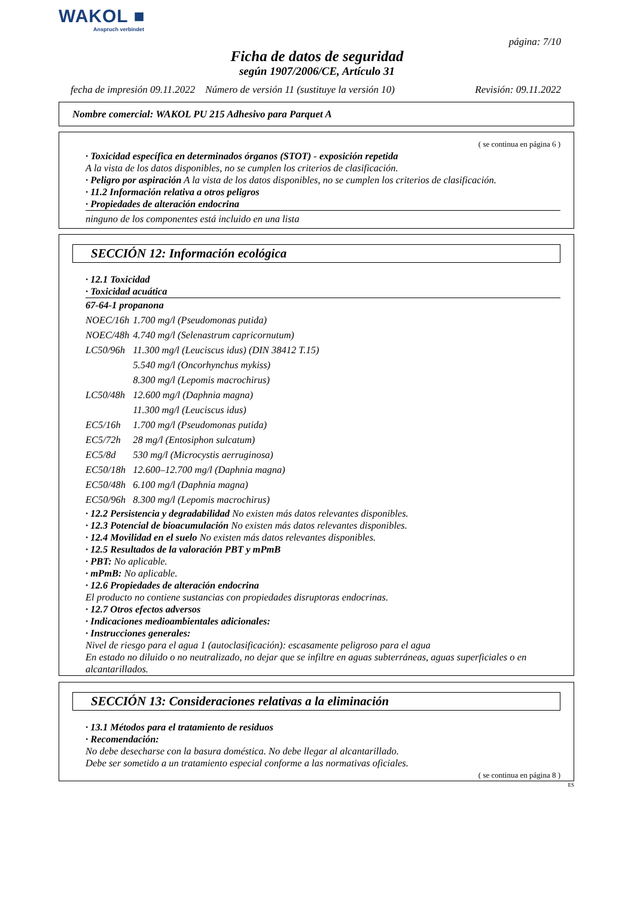WAKOL ■
Anspruch verbindet
página: 7/10
Ficha de datos de seguridad
según 1907/2006/CE, Artículo 31
fecha de impresión 09.11.2022 Número de versión 11 (sustituye la versión 10) Revisión: 09.11.2022
Nombre comercial: WAKOL PU 215 Adhesivo para Parquet A
( se continua en página 6 )
· Toxicidad específica en determinados órganos (STOT) - exposición repetida
A la vista de los datos disponibles, no se cumplen los criterios de clasificación.
· Peligro por aspiración A la vista de los datos disponibles, no se cumplen los criterios de clasificación.
· 11.2 Información relativa a otros peligros
· Propiedades de alteración endocrina
ninguno de los componentes está incluido en una lista
SECCIÓN 12: Información ecológica
· 12.1 Toxicidad
· Toxicidad acuática
| 67-64-1 propanona | |
| NOEC/16h | 1.700 mg/l (Pseudomonas putida) |
| NOEC/48h | 4.740 mg/l (Selenastrum capricornutum) |
| LC50/96h | 11.300 mg/l (Leuciscus idus) (DIN 38412 T.15) |
| | 5.540 mg/l (Oncorhynchus mykiss) |
| | 8.300 mg/l (Lepomis macrochirus) |
| LC50/48h | 12.600 mg/l (Daphnia magna) |
| | 11.300 mg/l (Leuciscus idus) |
| EC5/16h | 1.700 mg/l (Pseudomonas putida) |
| EC5/72h | 28 mg/l (Entosiphon sulcatum) |
| EC5/8d | 530 mg/l (Microcystis aerruginosa) |
| EC50/18h | 12.600–12.700 mg/l (Daphnia magna) |
| EC50/48h | 6.100 mg/l (Daphnia magna) |
| EC50/96h | 8.300 mg/l (Lepomis macrochirus) |
· 12.2 Persistencia y degradabilidad No existen más datos relevantes disponibles.
· 12.3 Potencial de bioacumulación No existen más datos relevantes disponibles.
· 12.4 Movilidad en el suelo No existen más datos relevantes disponibles.
· 12.5 Resultados de la valoración PBT y mPmB
· PBT: No aplicable.
· mPmB: No aplicable.
· 12.6 Propiedades de alteración endocrina
El producto no contiene sustancias con propiedades disruptoras endocrinas.
· 12.7 Otros efectos adversos
· Indicaciones medioambientales adicionales:
· Instrucciones generales:
Nivel de riesgo para el agua 1 (autoclasificación): escasamente peligroso para el agua
En estado no diluido o no neutralizado, no dejar que se infiltre en aguas subterráneas, aguas superficiales o en alcantarillados.
SECCIÓN 13: Consideraciones relativas a la eliminación
· 13.1 Métodos para el tratamiento de residuos
· Recomendación:
No debe desecharse con la basura doméstica. No debe llegar al alcantarillado.
Debe ser sometido a un tratamiento especial conforme a las normativas oficiales.
( se continua en página 8 )
ES